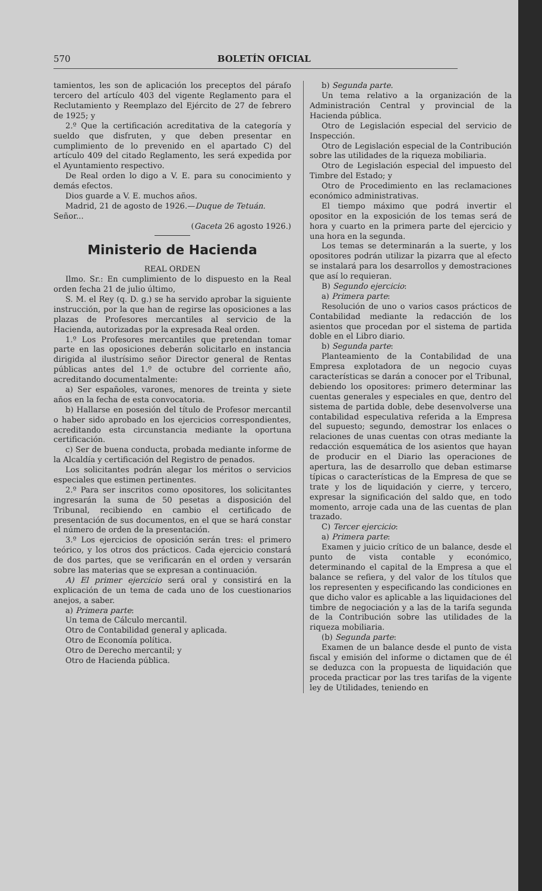570 BOLETÍN OFICIAL
tamientos, les son de aplicación los preceptos del párafo tercero del artículo 403 del vigente Reglamento para el Reclutamiento y Reemplazo del Ejército de 27 de febrero de 1925; y
2.º Que la certificación acreditativa de la categoría y sueldo que disfruten, y que deben presentar en cumplimiento de lo prevenido en el apartado C) del artículo 409 del citado Reglamento, les será expedida por el Ayuntamiento respectivo.
De Real orden lo digo a V. E. para su conocimiento y demás efectos.
Dios guarde a V. E. muchos años.
Madrid, 21 de agosto de 1926.—Duque de Tetuán.
Señor...
(Gaceta 26 agosto 1926.)
Ministerio de Hacienda
REAL ORDEN
Ilmo. Sr.: En cumplimiento de lo dispuesto en la Real orden fecha 21 de julio último,
S. M. el Rey (q. D. g.) se ha servido aprobar la siguiente instrucción, por la que han de regirse las oposiciones a las plazas de Profesores mercantiles al servicio de la Hacienda, autorizadas por la expresada Real orden.
1.º Los Profesores mercantiles que pretendan tomar parte en las oposiciones deberán solicitarlo en instancia dirigida al ilustrísimo señor Director general de Rentas públicas antes del 1.º de octubre del corriente año, acreditando documentalmente:
a) Ser españoles, varones, menores de treinta y siete años en la fecha de esta convocatoria.
b) Hallarse en posesión del título de Profesor mercantil o haber sido aprobado en los ejercicios correspondientes, acreditando esta circunstancia mediante la oportuna certificación.
c) Ser de buena conducta, probada mediante informe de la Alcaldía y certificación del Registro de penados.
Los solicitantes podrán alegar los méritos o servicios especiales que estimen pertinentes.
2.º Para ser inscritos como opositores, los solicitantes ingresarán la suma de 50 pesetas a disposición del Tribunal, recibiendo en cambio el certificado de presentación de sus documentos, en el que se hará constar el número de orden de la presentación.
3.º Los ejercicios de oposición serán tres: el primero teórico, y los otros dos prácticos. Cada ejercicio constará de dos partes, que se verificarán en el orden y versarán sobre las materias que se expresan a continuación.
A) El primer ejercicio será oral y consistirá en la explicación de un tema de cada uno de los cuestionarios anejos, a saber.
a) Primera parte:
Un tema de Cálculo mercantil.
Otro de Contabilidad general y aplicada.
Otro de Economía política.
Otro de Derecho mercantil; y
Otro de Hacienda pública.
b) Segunda parte.
Un tema relativo a la organización de la Administración Central y provincial de la Hacienda pública.
Otro de Legislación especial del servicio de Inspección.
Otro de Legislación especial de la Contribución sobre las utilidades de la riqueza mobiliaria.
Otro de Legislación especial del impuesto del Timbre del Estado; y
Otro de Procedimiento en las reclamaciones económico administrativas.
El tiempo máximo que podrá invertir el opositor en la exposición de los temas será de hora y cuarto en la primera parte del ejercicio y una hora en la segunda.
Los temas se determinarán a la suerte, y los opositores podrán utilizar la pizarra que al efecto se instalará para los desarrollos y demostraciones que así lo requieran.
B) Segundo ejercicio:
a) Primera parte:
Resolución de uno o varios casos prácticos de Contabilidad mediante la redacción de los asientos que procedan por el sistema de partida doble en el Libro diario.
b) Segunda parte:
Planteamiento de la Contabilidad de una Empresa explotadora de un negocio cuyas características se darán a conocer por el Tribunal, debiendo los opositores: primero determinar las cuentas generales y especiales en que, dentro del sistema de partida doble, debe desenvolverse una contabilidad especulativa referida a la Empresa del supuesto; segundo, demostrar los enlaces o relaciones de unas cuentas con otras mediante la redacción esquemática de los asientos que hayan de producir en el Diario las operaciones de apertura, las de desarrollo que deban estimarse típicas o características de la Empresa de que se trate y los de liquidación y cierre, y tercero, expresar la significación del saldo que, en todo momento, arroje cada una de las cuentas de plan trazado.
C) Tercer ejercicio:
a) Primera parte:
Examen y juicio crítico de un balance, desde el punto de vista contable y económico, determinando el capital de la Empresa a que el balance se refiera, y del valor de los títulos que los representen y especificando las condiciones en que dicho valor es aplicable a las liquidaciones del timbre de negociación y a las de la tarifa segunda de la Contribución sobre las utilidades de la riqueza mobiliaria.
(b) Segunda parte:
Examen de un balance desde el punto de vista fiscal y emisión del informe o dictamen que de él se deduzca con la propuesta de liquidación que proceda practicar por las tres tarifas de la vigente ley de Utilidades, teniendo en